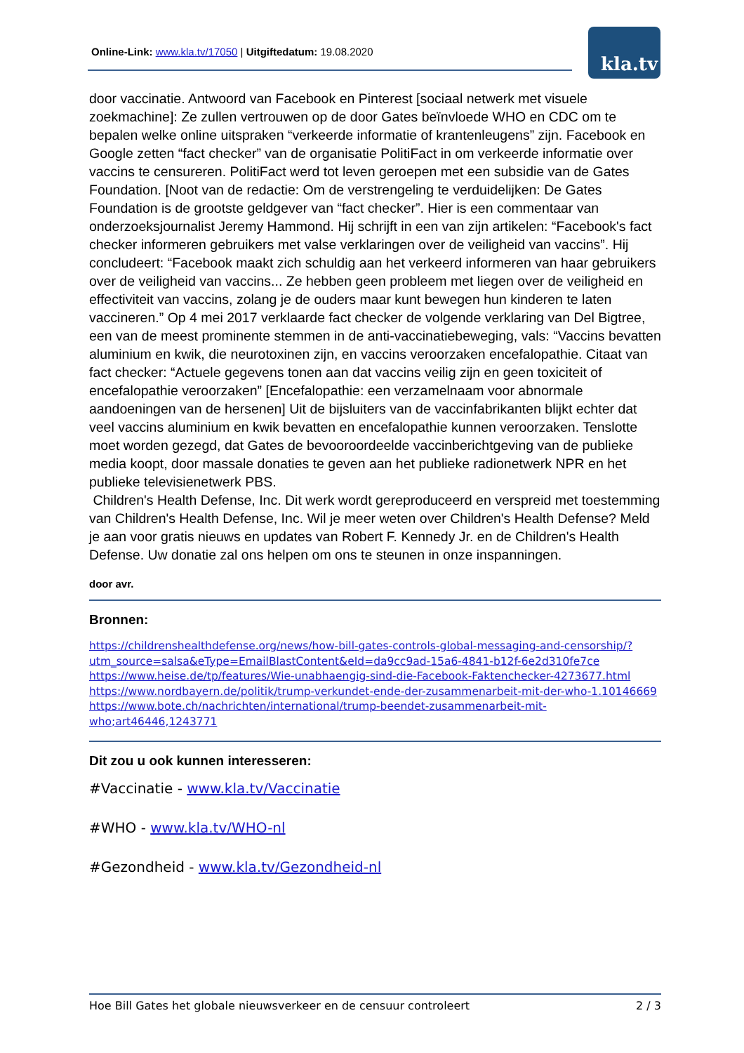Online-Link: www.kla.tv/17050 | Uitgiftedatum: 19.08.2020 kla.tv
door vaccinatie. Antwoord van Facebook en Pinterest [sociaal netwerk met visuele zoekmachine]: Ze zullen vertrouwen op de door Gates beïnvloede WHO en CDC om te bepalen welke online uitspraken “verkeerde informatie of krantenleugens” zijn. Facebook en Google zetten “fact checker” van de organisatie PolitiFact in om verkeerde informatie over vaccins te censureren. PolitiFact werd tot leven geroepen met een subsidie van de Gates Foundation. [Noot van de redactie: Om de verstrengeling te verduidelijken: De Gates Foundation is de grootste geldgever van “fact checker”. Hier is een commentaar van onderzoeksjournalist Jeremy Hammond. Hij schrijft in een van zijn artikelen: “Facebook's fact checker informeren gebruikers met valse verklaringen over de veiligheid van vaccins”. Hij concludeert: “Facebook maakt zich schuldig aan het verkeerd informeren van haar gebruikers over de veiligheid van vaccins... Ze hebben geen probleem met liegen over de veiligheid en effectiviteit van vaccins, zolang je de ouders maar kunt bewegen hun kinderen te laten vaccineren.” Op 4 mei 2017 verklaarde fact checker de volgende verklaring van Del Bigtree, een van de meest prominente stemmen in de anti-vaccinatiebeweging, vals: “Vaccins bevatten aluminium en kwik, die neurotoxinen zijn, en vaccins veroorzaken encefalopathie. Citaat van fact checker: “Actuele gegevens tonen aan dat vaccins veilig zijn en geen toxiciteit of encefalopathie veroorzaken” [Encefalopathie: een verzamelnaam voor abnormale aandoeningen van de hersenen] Uit de bijsluiters van de vaccinfabrikanten blijkt echter dat veel vaccins aluminium en kwik bevatten en encefalopathie kunnen veroorzaken. Tenslotte moet worden gezegd, dat Gates de bevooroordeelde vaccinberichtgeving van de publieke media koopt, door massale donaties te geven aan het publieke radionetwerk NPR en het publieke televisienetwerk PBS.
Children's Health Defense, Inc. Dit werk wordt gereproduceerd en verspreid met toestemming van Children's Health Defense, Inc. Wil je meer weten over Children's Health Defense? Meld je aan voor gratis nieuws en updates van Robert F. Kennedy Jr. en de Children's Health Defense. Uw donatie zal ons helpen om ons te steunen in onze inspanningen.
door avr.
Bronnen:
https://childrenshealthdefense.org/news/how-bill-gates-controls-global-messaging-and-censorship/?utm_source=salsa&eType=EmailBlastContent&eId=da9cc9ad-15a6-4841-b12f-6e2d310fe7ce
https://www.heise.de/tp/features/Wie-unabhaengig-sind-die-Facebook-Faktenchecker-4273677.html
https://www.nordbayern.de/politik/trump-verkundet-ende-der-zusammenarbeit-mit-der-who-1.10146669
https://www.bote.ch/nachrichten/international/trump-beendet-zusammenarbeit-mit-who;art46446,1243771
Dit zou u ook kunnen interesseren:
#Vaccinatie - www.kla.tv/Vaccinatie
#WHO - www.kla.tv/WHO-nl
#Gezondheid - www.kla.tv/Gezondheid-nl
Hoe Bill Gates het globale nieuwsverkeer en de censuur controleert 2 / 3